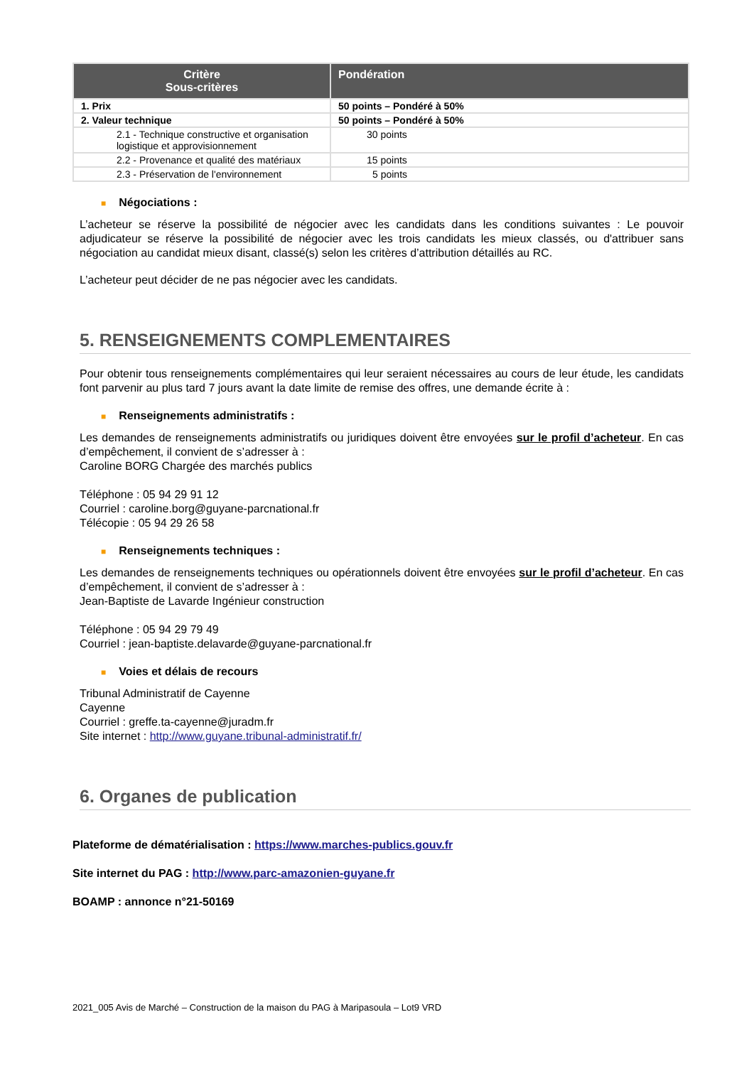| Critère Sous-critères | Pondération |
| --- | --- |
| 1. Prix | 50 points – Pondéré à 50% |
| 2. Valeur technique | 50 points – Pondéré à 50% |
| 2.1 - Technique constructive et organisation logistique et approvisionnement | 30 points |
| 2.2 - Provenance et qualité des matériaux | 15 points |
| 2.3 - Préservation de l'environnement | 5 points |
■ Négociations :
L’acheteur se réserve la possibilité de négocier avec les candidats dans les conditions suivantes : Le pouvoir adjudicateur se réserve la possibilité de négocier avec les trois candidats les mieux classés, ou d'attribuer sans négociation au candidat mieux disant, classé(s) selon les critères d’attribution détaillés au RC.
L’acheteur peut décider de ne pas négocier avec les candidats.
5. RENSEIGNEMENTS COMPLEMENTAIRES
Pour obtenir tous renseignements complémentaires qui leur seraient nécessaires au cours de leur étude, les candidats font parvenir au plus tard 7 jours avant la date limite de remise des offres, une demande écrite à :
■ Renseignements administratifs :
Les demandes de renseignements administratifs ou juridiques doivent être envoyées sur le profil d’acheteur. En cas d’empêchement, il convient de s’adresser à :
Caroline BORG Chargée des marchés publics
Téléphone : 05 94 29 91 12
Courriel : caroline.borg@guyane-parcnational.fr
Télécopie : 05 94 29 26 58
■ Renseignements techniques :
Les demandes de renseignements techniques ou opérationnels doivent être envoyées sur le profil d’acheteur. En cas d’empêchement, il convient de s’adresser à :
Jean-Baptiste de Lavarde Ingénieur construction
Téléphone : 05 94 29 79 49
Courriel : jean-baptiste.delavarde@guyane-parcnational.fr
■ Voies et délais de recours
Tribunal Administratif de Cayenne
Cayenne
Courriel : greffe.ta-cayenne@juradm.fr
Site internet : http://www.guyane.tribunal-administratif.fr/
6. Organes de publication
Plateforme de dématérialisation : https://www.marches-publics.gouv.fr
Site internet du PAG : http://www.parc-amazonien-guyane.fr
BOAMP : annonce n°21-50169
2021_005 Avis de Marché – Construction de la maison du PAG à Maripasoula – Lot9 VRD